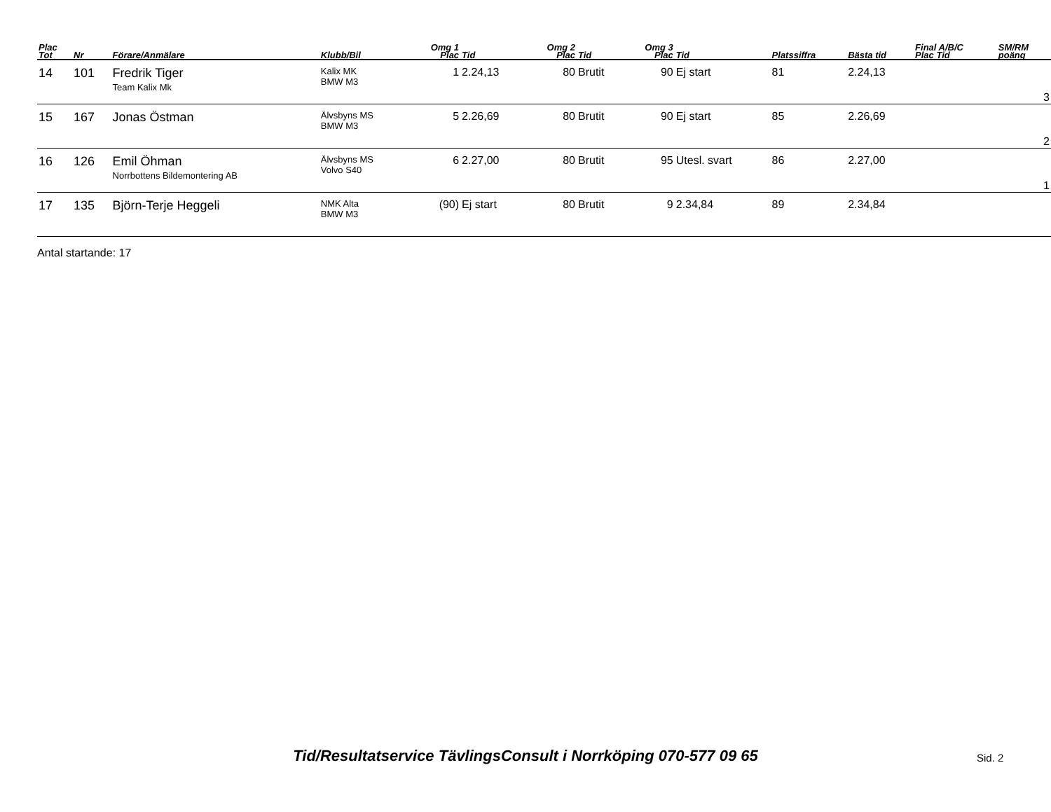| Plac Tot | Nr | Förare/Anmälare | Klubb/Bil | Omg 1 Plac | Tid | Omg 2 Plac | Tid | Omg 3 Plac | Tid | Platssiffra | Bästa tid | Final A/B/C Plac Tid | SM/RM poäng |
| --- | --- | --- | --- | --- | --- | --- | --- | --- | --- | --- | --- | --- | --- |
| 14 | 101 | Fredrik Tiger Team Kalix Mk | Kalix MK BMW M3 | 1 | 2.24,13 | 80 | Brutit | 90 | Ej start | 81 | 2.24,13 | | 3 |
| 15 | 167 | Jonas Östman | Älvsbyns MS BMW M3 | 5 | 2.26,69 | 80 | Brutit | 90 | Ej start | 85 | 2.26,69 | | 2 |
| 16 | 126 | Emil Öhman Norrbottens Bildemontering AB | Älvsbyns MS Volvo S40 | 6 | 2.27,00 | 80 | Brutit | 95 | Utesl. svart | 86 | 2.27,00 | | 1 |
| 17 | 135 | Björn-Terje Heggeli | NMK Alta BMW M3 | (90) | Ej start | 80 | Brutit | 9 | 2.34,84 | 89 | 2.34,84 | | |
Antal startande: 17
Tid/Resultatservice TävlingsConsult i Norrköping 070-577 09 65 Sid. 2